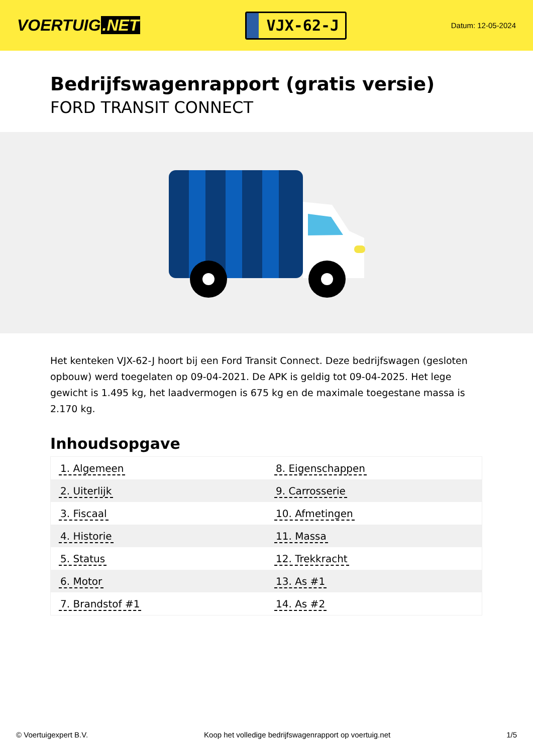VOERTUIG.NET
VJX-62-J
Datum: 12-05-2024
Bedrijfswagenrapport (gratis versie)
FORD TRANSIT CONNECT
Het kenteken VJX-62-J hoort bij een Ford Transit Connect. Deze bedrijfswagen (gesloten opbouw) werd toegelaten op 09-04-2021. De APK is geldig tot 09-04-2025. Het lege gewicht is 1.495 kg, het laadvermogen is 675 kg en de maximale toegestane massa is 2.170 kg.
Inhoudsopgave
| 1. Algemeen | 8. Eigenschappen |
| 2. Uiterlijk | 9. Carrosserie |
| 3. Fiscaal | 10. Afmetingen |
| 4. Historie | 11. Massa |
| 5. Status | 12. Trekkracht |
| 6. Motor | 13. As #1 |
| 7. Brandstof #1 | 14. As #2 |
© Voertuigexpert B.V. Koop het volledige bedrijfswagenrapport op voertuig.net 1/5